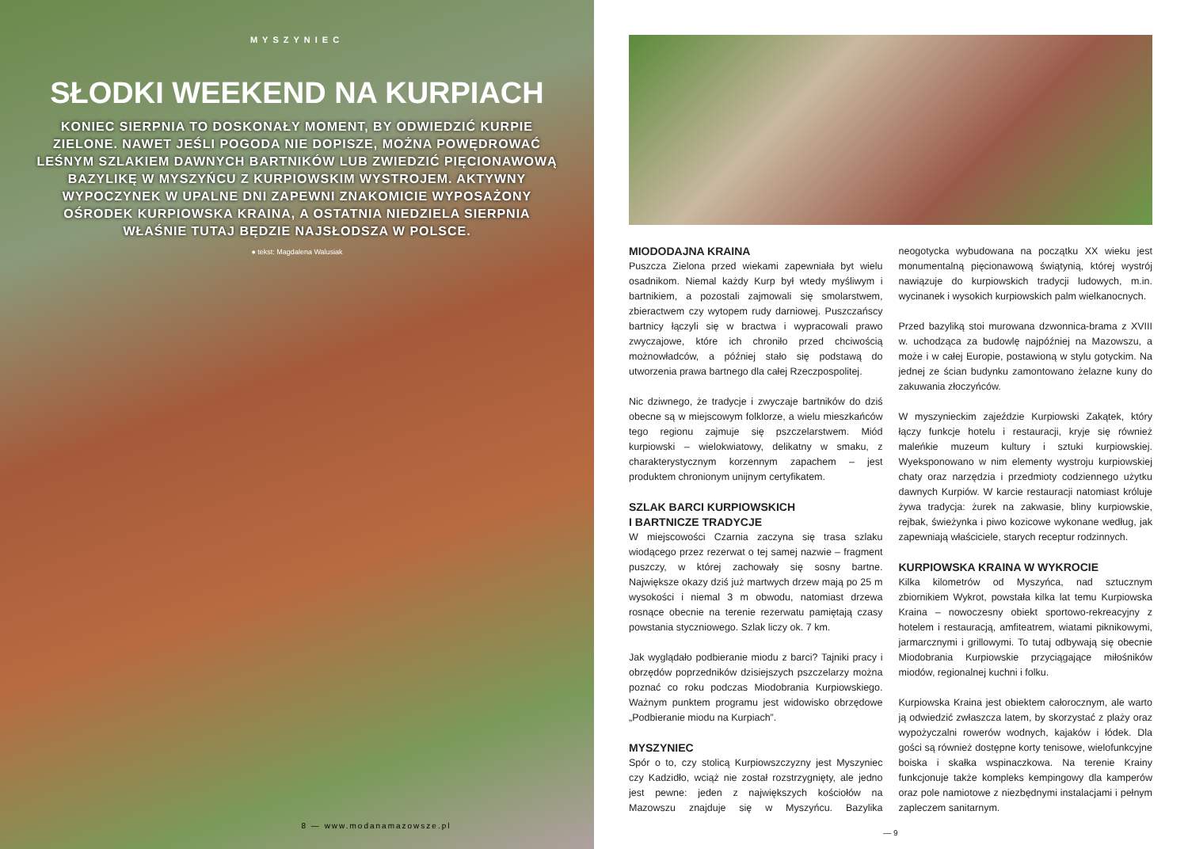MYSZYNIEC
SŁODKI WEEKEND NA KURPIACH
KONIEC SIERPNIA TO DOSKONAŁY MOMENT, BY ODWIEDZIĆ KURPIE ZIELONE. NAWET JEŚLI POGODA NIE DOPISZE, MOŻNA POWĘDROWAĆ LEŚNYM SZLAKIEM DAWNYCH BARTNIKÓW LUB ZWIEDZIĆ PIĘCIONAWOWĄ BAZYLIKĘ W MYSZYŃCU Z KURPIOWSKIM WYSTROJEM. AKTYWNY WYPOCZYNEK W UPALNE DNI ZAPEWNI ZNAKOMICIE WYPOSAŻONY OŚRODEK KURPIOWSKA KRAINA, A OSTATNIA NIEDZIELA SIERPNIA WŁAŚNIE TUTAJ BĘDZIE NAJSŁODSZA W POLSCE.
● tekst: Magdalena Walusiak
8 — www.modanamazowsze.pl
MIODODAJNA KRAINA
Puszcza Zielona przed wiekami zapewniała byt wielu osadnikom. Niemal każdy Kurp był wtedy myśliwym i bartnikiem, a pozostali zajmowali się smolarstwem, zbieractwem czy wytopem rudy darniowej. Puszczańscy bartnicy łączyli się w bractwa i wypracowali prawo zwyczajowe, które ich chroniło przed chciwością możnowładców, a później stało się podstawą do utworzenia prawa bartnego dla całej Rzeczpospolitej.
Nic dziwnego, że tradycje i zwyczaje bartników do dziś obecne są w miejscowym folklorze, a wielu mieszkańców tego regionu zajmuje się pszczelarstwem. Miód kurpiowski – wielokwiatowy, delikatny w smaku, z charakterystycznym korzennym zapachem – jest produktem chronionym unijnym certyfikatem.
SZLAK BARCI KURPIOWSKICH
I BARTNICZE TRADYCJE
W miejscowości Czarnia zaczyna się trasa szlaku wiodącego przez rezerwat o tej samej nazwie – fragment puszczy, w której zachowały się sosny bartne. Największe okazy dziś już martwych drzew mają po 25 m wysokości i niemal 3 m obwodu, natomiast drzewa rosnące obecnie na terenie rezerwatu pamiętają czasy powstania styczniowego. Szlak liczy ok. 7 km.
Jak wyglądało podbieranie miodu z barci? Tajniki pracy i obrzędów poprzedników dzisiejszych pszczelarzy można poznać co roku podczas Miodobrania Kurpiowskiego. Ważnym punktem programu jest widowisko obrzędowe „Podbieranie miodu na Kurpiach”.
MYSZYNIEC
Spór o to, czy stolicą Kurpiowszczyzny jest Myszyniec czy Kadzidło, wciąż nie został rozstrzygnięty, ale jedno jest pewne: jeden z największych kościołów na Mazowszu znajduje się w Myszyńcu. Bazylika neogotycka wybudowana na początku XX wieku jest monumentalną pięcionawową świątynią, której wystrój nawiązuje do kurpiowskich tradycji ludowych, m.in. wycinanek i wysokich kurpiowskich palm wielkanocnych.
Przed bazyliką stoi murowana dzwonnica-brama z XVIII w. uchodząca za budowlę najpóźniej na Mazowszu, a może i w całej Europie, postawioną w stylu gotyckim. Na jednej ze ścian budynku zamontowano żelazne kuny do zakuwania złoczyńców.
W myszynieckim zajeździe Kurpiowski Zakątek, który łączy funkcje hotelu i restauracji, kryje się również maleńkie muzeum kultury i sztuki kurpiowskiej. Wyeksponowano w nim elementy wystroju kurpiowskiej chaty oraz narzędzia i przedmioty codziennego użytku dawnych Kurpiów. W karcie restauracji natomiast króluje żywa tradycja: żurek na zakwasie, bliny kurpiowskie, rejbak, świeżynka i piwo kozicowe wykonane według, jak zapewniają właściciele, starych receptur rodzinnych.
KURPIOWSKA KRAINA W WYKROCIE
Kilka kilometrów od Myszyńca, nad sztucznym zbiornikiem Wykrot, powstała kilka lat temu Kurpiowska Kraina – nowoczesny obiekt sportowo-rekreacyjny z hotelem i restauracją, amfiteatrem, wiatami piknikowymi, jarmarcznymi i grillowymi. To tutaj odbywają się obecnie Miodobrania Kurpiowskie przyciągające miłośników miodów, regionalnej kuchni i folku.
Kurpiowska Kraina jest obiektem całorocznym, ale warto ją odwiedzić zwłaszcza latem, by skorzystać z plaży oraz wypożyczalni rowerów wodnych, kajaków i łódek. Dla gości są również dostępne korty tenisowe, wielofunkcyjne boiska i skałka wspinaczkowa. Na terenie Krainy funkcjonuje także kompleks kempingowy dla kamperów oraz pole namiotowe z niezbędnymi instalacjami i pełnym zapleczem sanitarnym.
— 9